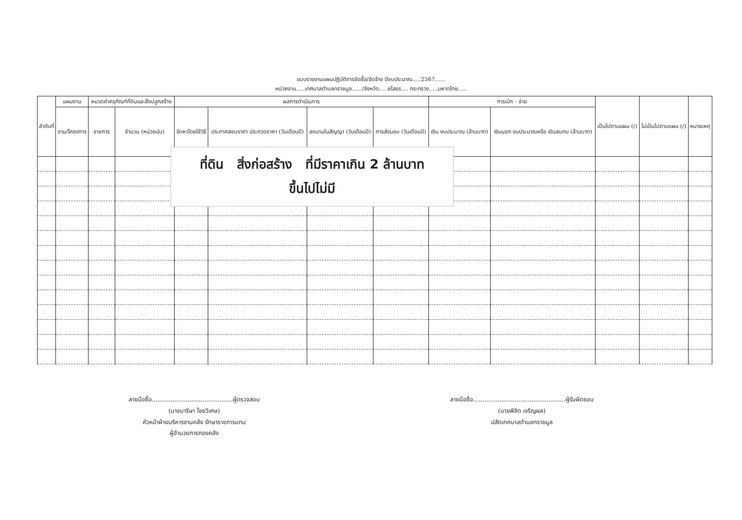แบบรายงานแผนปฏิบัติการจัดซื้อ/จัดจ้าง ปีงบประมาณ.....2567......
หน่วยงาน.....เทศบาลตำบลทรายมูล....../จังหวัด.....ยโสธร.... กระทรวง.....มหาดไทย.....
| ลำดับที่ | แผนงาน | หมวดค่าครุภัณฑ์ที่ดินและสิ่งปลูกสร้าง | | ผลการดำเนินการ | | | | การเบิก - จ่าย | | เป็นไปตามแผน (/) | ไม่เป็นไปตามแผน (/) | หมายเหตุ |
| --- | --- | --- | --- | --- | --- | --- | --- | --- | --- | --- | --- | --- |
| | งาน/โครงการ | รายการ | จำนวน (หน่วยนับ) | จัดหาโดยใช้วิธี | ประกาศสอบราคา ประกวดราคา (วันเดือนปี) | ลงนามในสัญญา (วันเดือนปี) | การส่งมอบ (วันเดือนปี) | เงิน งบประมาณ (ล้านบาท) | เงินนอก งบประมาณหรือ เงินสมทบ (ล้านบาท) | | | |
ที่ดิน สิ่งก่อสร้าง ที่มีราคาเกิน 2 ล้านบาท
ขึ้นไปไม่มี
ลายมือชื่อ...........................................ผู้ตรวจสอบ
(นางมาริษา ไชยวิเศษ)
หัวหน้าฝ่ายบริหารงานคลัง รักษาราชการแทน
ผู้อำนวยการกองคลัง
ลายมือชื่อ.................................................ผู้รับผิดชอบ
(นายพิชิต เจริญผล)
ปลัดเทศบาลตำบลทรายมูล